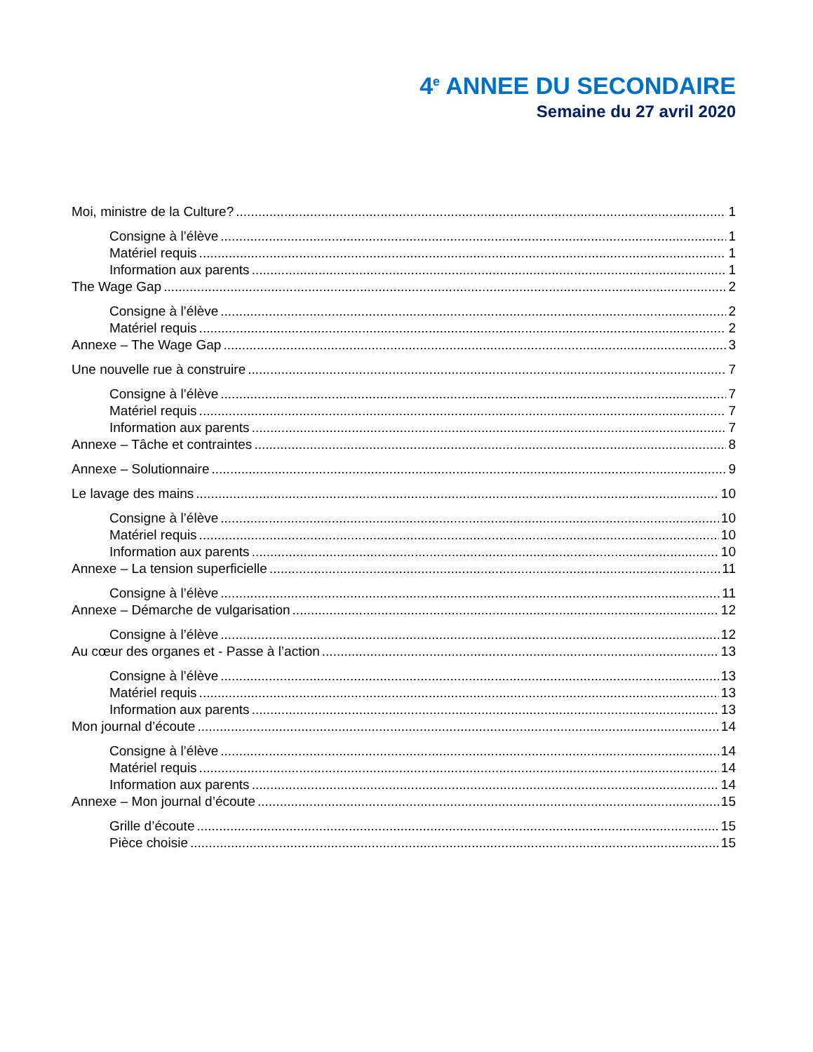4<sup>e</sup> ANNEE DU SECONDAIRE
Semaine du 27 avril 2020
Moi, ministre de la Culture? 1
Consigne à l’élève 1
Matériel requis 1
Information aux parents 1
The Wage Gap 2
Consigne à l’élève 2
Matériel requis 2
Annexe – The Wage Gap 3
Une nouvelle rue à construire 7
Consigne à l’élève 7
Matériel requis 7
Information aux parents 7
Annexe – Tâche et contraintes 8
Annexe – Solutionnaire 9
Le lavage des mains 10
Consigne à l’élève 10
Matériel requis 10
Information aux parents 10
Annexe – La tension superficielle 11
Consigne à l’élève 11
Annexe – Démarche de vulgarisation 12
Consigne à l’élève 12
Au cœur des organes et - Passe à l’action 13
Consigne à l’élève 13
Matériel requis 13
Information aux parents 13
Mon journal d’écoute 14
Consigne à l’élève 14
Matériel requis 14
Information aux parents 14
Annexe – Mon journal d’écoute 15
Grille d’écoute 15
Pièce choisie 15